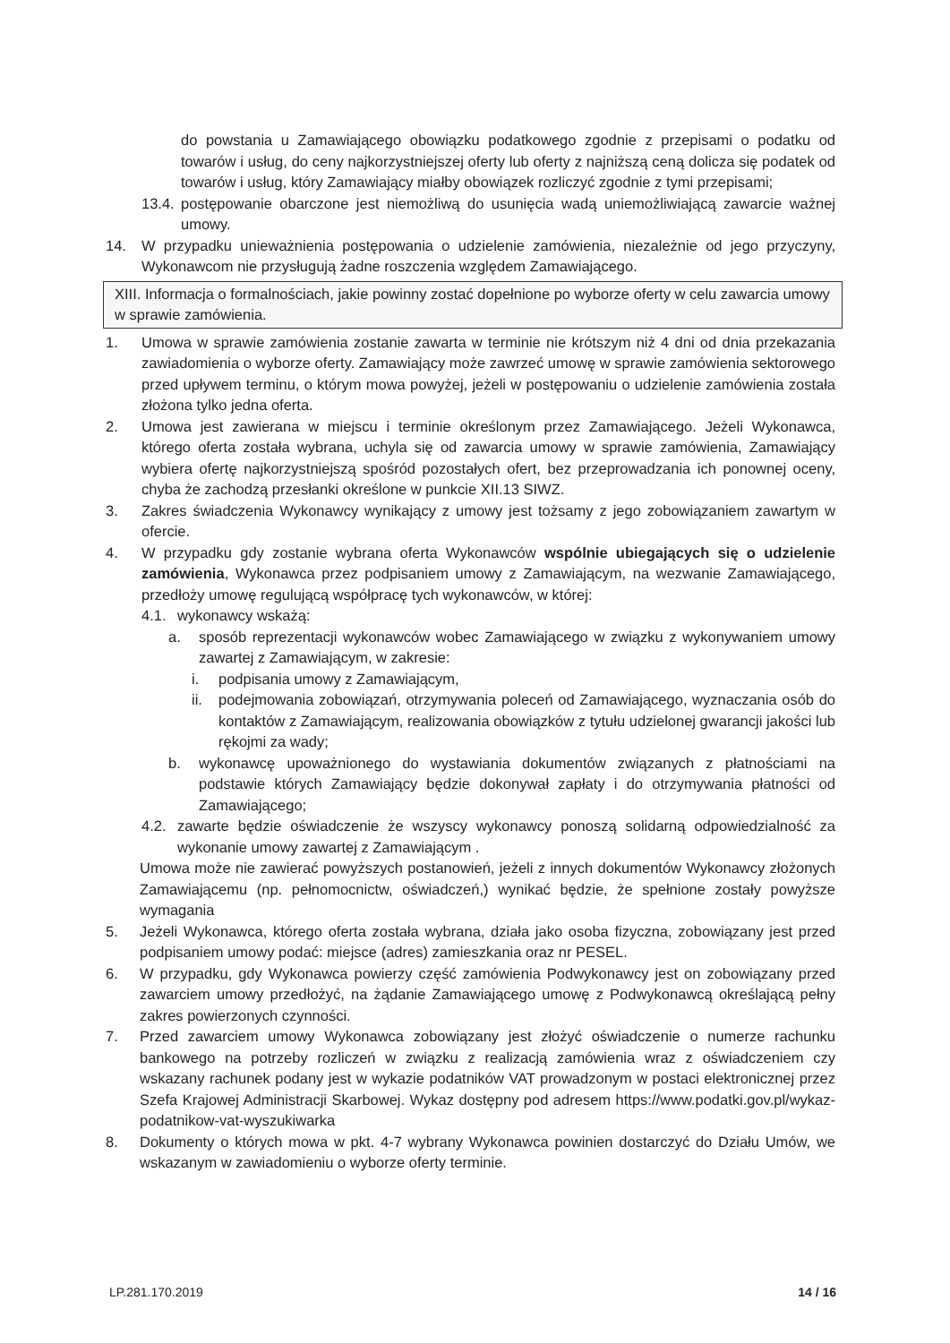do powstania u Zamawiającego obowiązku podatkowego zgodnie z przepisami o podatku od towarów i usług, do ceny najkorzystniejszej oferty lub oferty z najniższą ceną dolicza się podatek od towarów i usług, który Zamawiający miałby obowiązek rozliczyć zgodnie z tymi przepisami;
13.4.
postępowanie obarczone jest niemożliwą do usunięcia wadą uniemożliwiającą zawarcie ważnej umowy.
14. W przypadku unieważnienia postępowania o udzielenie zamówienia, niezależnie od jego przyczyny, Wykonawcom nie przysługują żadne roszczenia względem Zamawiającego.
XIII. Informacja o formalnościach, jakie powinny zostać dopełnione po wyborze oferty w celu zawarcia umowy w sprawie zamówienia.
1. Umowa w sprawie zamówienia zostanie zawarta w terminie nie krótszym niż 4 dni od dnia przekazania zawiadomienia o wyborze oferty. Zamawiający może zawrzeć umowę w sprawie zamówienia sektorowego przed upływem terminu, o którym mowa powyżej, jeżeli w postępowaniu o udzielenie zamówienia została złożona tylko jedna oferta.
2. Umowa jest zawierana w miejscu i terminie określonym przez Zamawiającego. Jeżeli Wykonawca, którego oferta została wybrana, uchyla się od zawarcia umowy w sprawie zamówienia, Zamawiający wybiera ofertę najkorzystniejszą spośród pozostałych ofert, bez przeprowadzania ich ponownej oceny, chyba że zachodzą przesłanki określone w punkcie XII.13 SIWZ.
3. Zakres świadczenia Wykonawcy wynikający z umowy jest tożsamy z jego zobowiązaniem zawartym w ofercie.
4. W przypadku gdy zostanie wybrana oferta Wykonawców wspólnie ubiegających się o udzielenie zamówienia, Wykonawca przez podpisaniem umowy z Zamawiającym, na wezwanie Zamawiającego, przedłoży umowę regulującą współpracę tych wykonawców, w której:
4.1. wykonawcy wskażą:
a. sposób reprezentacji wykonawców wobec Zamawiającego w związku z wykonywaniem umowy zawartej z Zamawiającym, w zakresie:
i. podpisania umowy z Zamawiającym,
ii. podejmowania zobowiązań, otrzymywania poleceń od Zamawiającego, wyznaczania osób do kontaktów z Zamawiającym, realizowania obowiązków z tytułu udzielonej gwarancji jakości lub rękojmi za wady;
b. wykonawcę upoważnionego do wystawiania dokumentów związanych z płatnościami na podstawie których Zamawiający będzie dokonywał zapłaty i do otrzymywania płatności od Zamawiającego;
4.2. zawarte będzie oświadczenie że wszyscy wykonawcy ponoszą solidarną odpowiedzialność za wykonanie umowy zawartej z Zamawiającym .
Umowa może nie zawierać powyższych postanowień, jeżeli z innych dokumentów Wykonawcy złożonych Zamawiającemu (np. pełnomocnictw, oświadczeń,) wynikać będzie, że spełnione zostały powyższe wymagania
5. Jeżeli Wykonawca, którego oferta została wybrana, działa jako osoba fizyczna, zobowiązany jest przed podpisaniem umowy podać: miejsce (adres) zamieszkania oraz nr PESEL.
6. W przypadku, gdy Wykonawca powierzy część zamówienia Podwykonawcy jest on zobowiązany przed zawarciem umowy przedłożyć, na żądanie Zamawiającego umowę z Podwykonawcą określającą pełny zakres powierzonych czynności.
7. Przed zawarciem umowy Wykonawca zobowiązany jest złożyć oświadczenie o numerze rachunku bankowego na potrzeby rozliczeń w związku z realizacją zamówienia wraz z oświadczeniem czy wskazany rachunek podany jest w wykazie podatników VAT prowadzonym w postaci elektronicznej przez Szefa Krajowej Administracji Skarbowej. Wykaz dostępny pod adresem https://www.podatki.gov.pl/wykaz-podatnikow-vat-wyszukiwarka
8. Dokumenty o których mowa w pkt. 4-7 wybrany Wykonawca powinien dostarczyć do Działu Umów, we wskazanym w zawiadomieniu o wyborze oferty terminie.
LP.281.170.2019 14 / 16